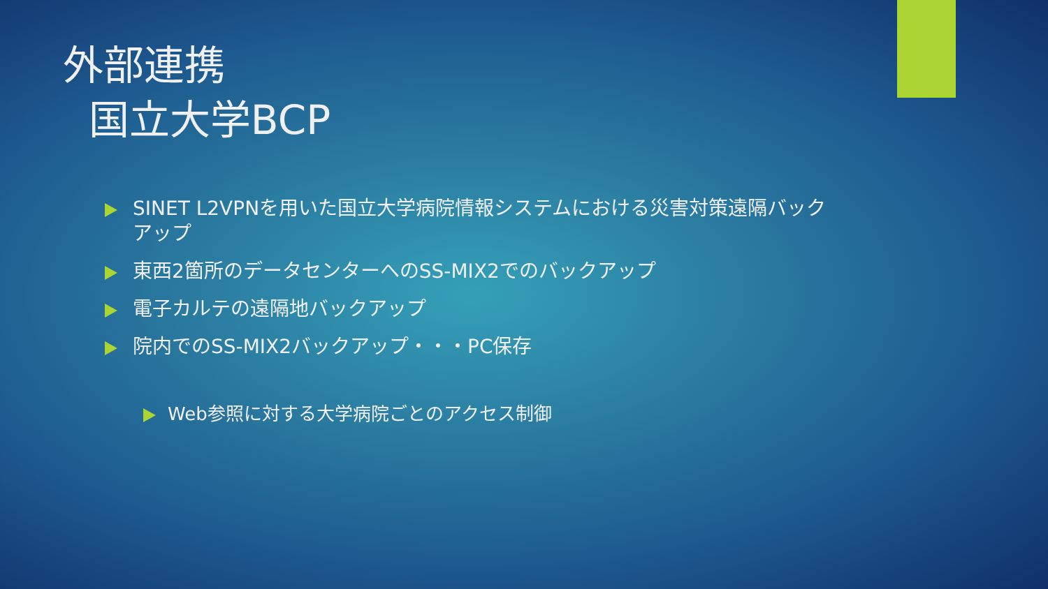外部連携
国立大学BCP
SINET L2VPNを用いた国立大学病院情報システムにおける災害対策遠隔バックアップ
東西2箇所のデータセンターへのSS-MIX2でのバックアップ
電子カルテの遠隔地バックアップ
院内でのSS-MIX2バックアップ・・・PC保存
Web参照に対する大学病院ごとのアクセス制御